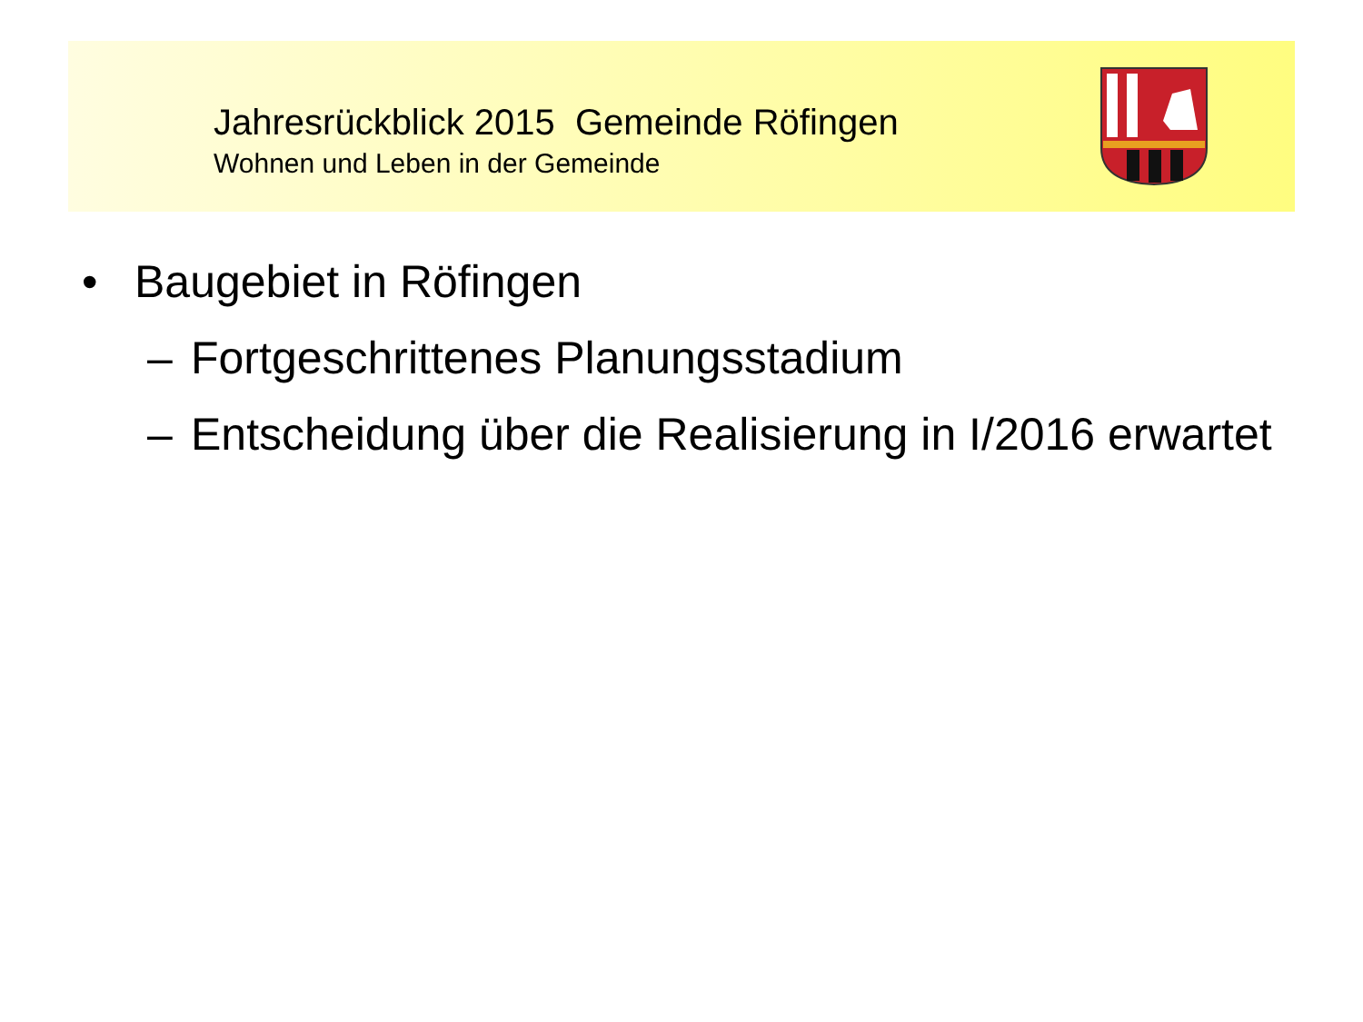Jahresrückblick 2015 Gemeinde Röfingen
Wohnen und Leben in der Gemeinde
• Baugebiet in Röfingen
– Fortgeschrittenes Planungsstadium
– Entscheidung über die Realisierung in I/2016 erwartet